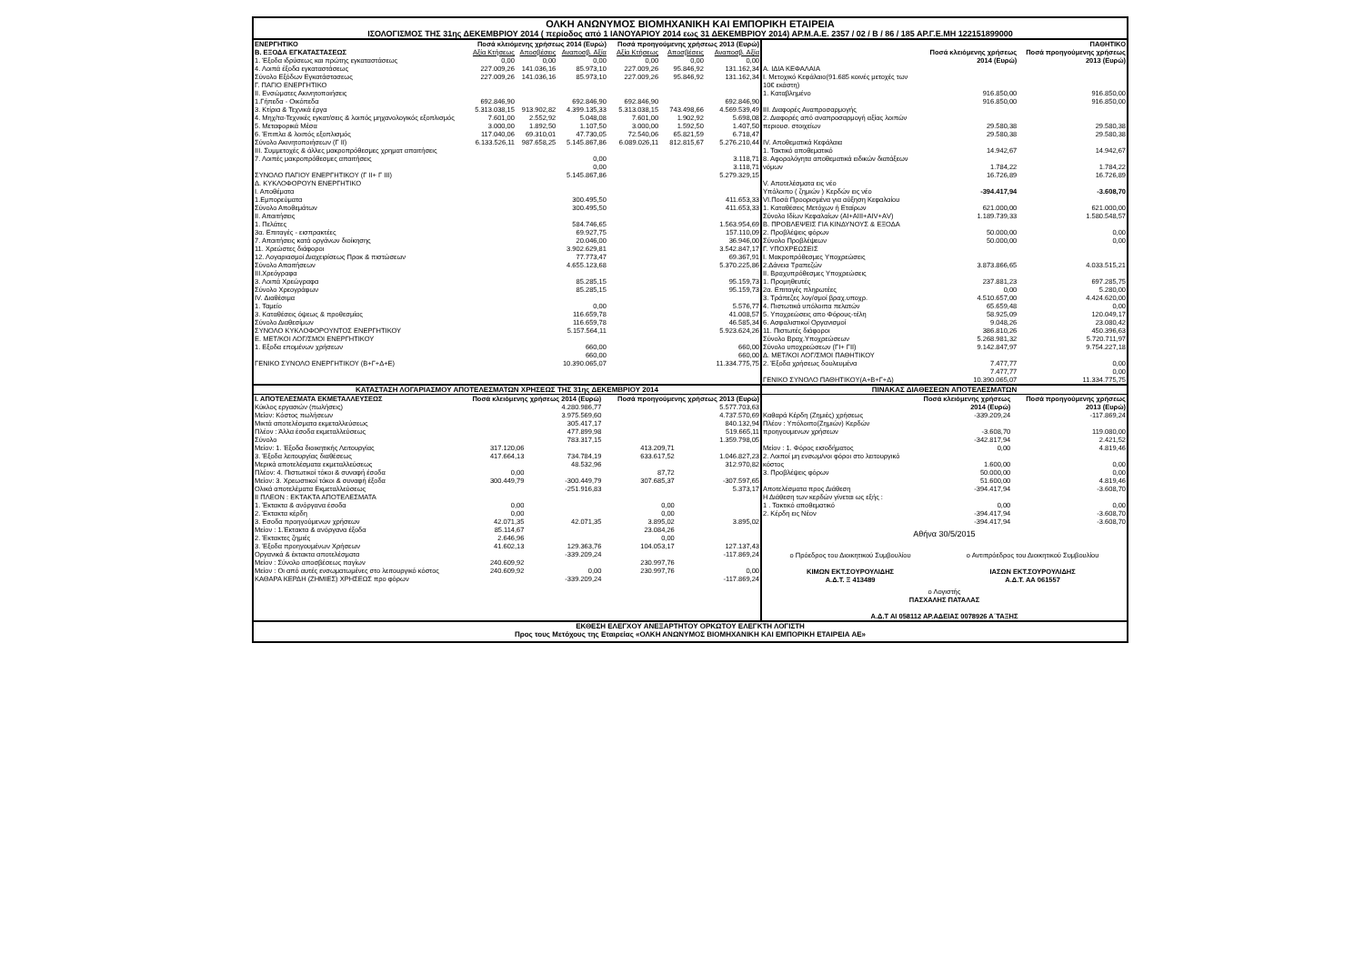ΟΛΚΗ ΑΝΩΝΥΜΟΣ ΒΙΟΜΗΧΑΝΙΚΗ ΚΑΙ ΕΜΠΟΡΙΚΗ ΕΤΑΙΡΕΙΑ
ΙΣΟΛΟΓΙΣΜΟΣ ΤΗΣ 31ης ΔΕΚΕΜΒΡΙΟΥ 2014 ( περίοδος από 1 ΙΑΝΟΥΑΡΙΟΥ 2014 εως 31 ΔΕΚΕΜΒΡΙΟΥ 2014) ΑΡ.Μ.Α.Ε. 2357 / 02 / Β / 86 / 185 ΑΡ.Γ.Ε.ΜΗ 122151899000
| ΕΝΕΡΓΗΤΙΚΟ | Ποσά κλειόμενης χρήσεως 2014 (Ευρώ) | | | Ποσά προηγούμενης χρήσεως 2013 (Ευρώ) | | |
| --- | --- | --- | --- | --- | --- | --- |
| Β. ΕΞΟΔΑ ΕΓΚΑΤΑΣΤΑΣΕΩΣ | Αξία Κτήσεως | Αποσβέσεις | Αναποσβ. Αξία | Αξία Κτήσεως | Αποσβέσεις | Αναποσβ. Αξία |
| 1. Έξοδα ιδρύσεως και πρώτης εγκαταστάσεως | 0,00 | 0,00 | 0,00 | 0,00 | 0,00 | 0,00 |
| 4. Λοιπά έξοδα εγκαταστάσεως | 227.009,26 | 141.036,16 | 85.973,10 | 227.009,26 | 95.846,92 | 131.162,34 |
| Σύνολο Εξόδων Εγκατάστασεως | 227.009,26 | 141.036,16 | 85.973,10 | 227.009,26 | 95.846,92 | 131.162,34 |
| Γ. ΠΑΓΙΟ ΕΝΕΡΓΗΤΙΚΟ | | | | | | |
| ΙΙ. Ενσώματες Ακινητοποιήσεις | | | | | | |
| 1.Γήπεδα - Οικόπεδα | 692.846,90 | | 692.846,90 | 692.846,90 | | 692.846,90 |
| 3. Κτίρια & Τεχνικά έργα | 5.313.038,15 | 913.902,82 | 4.399.135,33 | 5.313.038,15 | 743.498,66 | 4.569.539,49 |
| 4. Μηχ/τα-Τεχνικές εγκατ/σεις & λοιπός μηχανολογικός εξοπλισμός | 7.601,00 | 2.552,92 | 5.048,08 | 7.601,00 | 1.902,92 | 5.698,08 |
| 5. Μεταφορικά Μέσα | 3.000,00 | 1.892,50 | 1.107,50 | 3.000,00 | 1.592,50 | 1.407,50 |
| 6. Έπιπλα & λοιπός εξοπλισμός | 117.040,06 | 69.310,01 | 47.730,05 | 72.540,06 | 65.821,59 | 6.718,47 |
| Σύνολο Ακινητοποιήσεων (Γ ΙΙ) | 6.133.526,11 | 987.658,25 | 5.145.867,86 | 6.089.026,11 | 812.815,67 | 5.276.210,44 |
| ΙΙΙ. Συμμετοχές & άλλες μακροπρόθεσμες χρηματ απαιτήσεις | | | | | | |
| 7. Λοιπές μακροπρόθεσμες απαιτήσεις | | | 0,00 | | | 3.118,71 |
| | | | 0,00 | | | 3.118,71 |
| ΣΥΝΟΛΟ ΠΑΓΙΟΥ ΕΝΕΡΓΗΤΙΚΟΥ (Γ ΙΙ+ Γ ΙΙΙ) | | | 5.145.867,86 | | | 5.279.329,15 |
| Δ. ΚΥΚΛΟΦΟΡΟΥΝ ΕΝΕΡΓΗΤΙΚΟ | | | | | | |
| Ι. Αποθέματα | | | | | | |
| 1.Εμπορεύματα | | | 300.495,50 | | | 411.653,33 |
| Σύνολο Αποθεμάτων | | | 300.495,50 | | | 411.653,33 |
| ΙΙ. Απαιτήσεις | | | | | | |
| 1. Πελάτες | | | 584.746,65 | | | 1.563.954,69 |
| 3α. Επιταγές - εισπρακτέες | | | 69.927,75 | | | 157.110,09 |
| 7. Απαιτήσεις κατά οργάνων διοίκησης | | | 20.046,00 | | | 36.946,00 |
| 11. Χρεώστες διάφοροι | | | 3.902.629,81 | | | 3.542.847,17 |
| 12. Λογαριασμοί Διαχειρίσεως Προκ & πιστώσεων | | | 77.773,47 | | | 69.367,91 |
| Σύνολο Απαιτήσεων | | | 4.655.123,68 | | | 5.370.225,86 |
| ΙΙΙ.Χρεόγραφα | | | | | | |
| 3. Λοιπά Χρεώγραφα | | | 85.285,15 | | | 95.159,73 |
| Σύνολο Χρεογράφων | | | 85.285,15 | | | 95.159,73 |
| IV. Διαθέσιμα | | | | | | |
| 1. Ταμείο | | | 0,00 | | | 5.576,77 |
| 3. Καταθέσεις όψεως & προθεσμίας | | | 116.659,78 | | | 41.008,57 |
| Σύνολο Διαθεσίμων | | | 116.659,78 | | | 46.585,34 |
| ΣΥΝΟΛΟ ΚΥΚΛΟΦΟΡΟΥΝΤΟΣ ΕΝΕΡΓΗΤΙΚΟΥ | | | 5.157.564,11 | | | 5.923.624,26 |
| Ε. ΜΕΤ/ΚΟΙ ΛΟΓ/ΣΜΟΙ ΕΝΕΡΓΗΤΙΚΟΥ | | | | | | |
| 1. Εξοδα επομένων χρήσεων | | | 660,00 | | | 660,00 |
| | | | 660,00 | | | 660,00 |
| ΓΕΝΙΚΟ ΣΥΝΟΛΟ ΕΝΕΡΓΗΤΙΚΟΥ (Β+Γ+Δ+Ε) | | | 10.390.065,07 | | | 11.334.775,75 |
| | ΠΑΘΗΤΙΚΟ | |
| --- | --- | --- |
| | Ποσά κλειόμενης χρήσεως 2014 (Ευρώ) | Ποσά προηγούμενης χρήσεως 2013 (Ευρώ) |
| Α. ΙΔΙΑ ΚΕΦΑΛΑΙΑ | | |
| Ι. Μετοχικό Κεφάλαιο(91.685 κοινές μετοχές των 10€ εκάστη) | | |
| 1. Καταβλημένο | 916.850,00 | 916.850,00 |
| | 916.850,00 | 916.850,00 |
| ΙΙΙ. Διαφορές Αναπροσαρμογής | | |
| 2. Διαφορές από αναπροσαρμογή αξίας λοιπών περιουσ. στοιχείων | 29.580,38 | 29.580,38 |
| | 29.580,38 | 29.580,38 |
| IV. Αποθεματικά Κεφάλαια | | |
| 1. Τακτικό αποθεματικό | 14.942,67 | 14.942,67 |
| 8. Αφορολόγητα αποθεματικά ειδικών διατάξεων νόμων | 1.784,22 | 1.784,22 |
| | 16.726,89 | 16.726,89 |
| V. Αποτελέσματα εις νέο | | |
| Υπόλοιπο ( ζημιών ) Κερδών εις νέο | -394.417,94 | -3.608,70 |
| VI.Ποσά Προορισμένα για αύξηση Κεφαλαίου | | |
| 1. Καταθέσεις Μετόχων ή Εταίρων | 621.000,00 | 621.000,00 |
| Σύνολο Ιδίων Κεφαλαίων (ΑΙ+ΑΙΙΙ+ΑΙV+ΑV) | 1.189.739,33 | 1.580.548,57 |
| Β. ΠΡΟΒΛΕΨΕΙΣ ΓΙΑ ΚΙΝΔΥΝΟΥΣ & ΕΞΟΔΑ | | |
| 2. Προβλέψεις φόρων | 50.000,00 | 0,00 |
| Σύνολο Προβλέψεων | 50.000,00 | 0,00 |
| Γ. ΥΠΟΧΡΕΩΣΕΙΣ | | |
| Ι. Μακροπρόθεσμες Υποχρεώσεις | | |
| 2.Δάνεια Τραπεζών | 3.873.866,65 | 4.033.515,21 |
| ΙΙ. Βραχυπρόθεσμες Υποχρεώσεις | | |
| 1. Προμηθευτές | 237.881,23 | 697.285,75 |
| 2α. Επιταγές πληρωτέες | 0,00 | 5.280,00 |
| 3. Τράπεζες λογ/σμοί βραχ.υποχρ. | 4.510.657,00 | 4.424.620,00 |
| 4. Πιστωτικά υπόλοιπα πελατών | 65.659,48 | 0,00 |
| 5. Υποχρεώσεις απο Φόρους-τέλη | 58.925,09 | 120.049,17 |
| 6. Ασφαλιστικοί Οργανισμοί | 9.048,26 | 23.080,42 |
| 11. Πιστωτές διάφοροι | 386.810,26 | 450.396,63 |
| Σύνολο Βραχ.Υποχρεώσεων | 5.268.981,32 | 5.720.711,97 |
| Σύνολο υποχρεώσεων (ΓΙ+ ΓΙΙ) | 9.142.847,97 | 9.754.227,18 |
| Δ. ΜΕΤ/ΚΟΙ ΛΟΓ/ΣΜΟΙ ΠΑΘΗΤΙΚΟΥ | | |
| 2. Έξοδα χρήσεως δουλευμένα | 7.477,77 | 0,00 |
| | 7.477,77 | 0,00 |
| ΓΕΝΙΚΟ ΣΥΝΟΛΟ ΠΑΘΗΤΙΚΟΥ(Α+Β+Γ+Δ) | 10.390.065,07 | 11.334.775,75 |
ΚΑΤΑΣΤΑΣΗ ΛΟΓΑΡΙΑΣΜΟΥ ΑΠΟΤΕΛΕΣΜΑΤΩΝ ΧΡΗΣΕΩΣ ΤΗΣ 31ης ΔΕΚΕΜΒΡΙΟΥ 2014
| Ι. ΑΠΟΤΕΛΕΣΜΑΤΑ ΕΚΜΕΤΑΛΛΕΥΣΕΩΣ | Ποσά κλειόμενης χρήσεως 2014 (Ευρώ) | | Ποσά προηγούμενης χρήσεως 2013 (Ευρώ) | |
| --- | --- | --- | --- | --- |
| Κύκλος εργασιών (πωλήσεις) | | 4.280.986,77 | | 5.577.703,63 |
| Μείον: Κόστος πωλήσεων | | 3.975.569,60 | | 4.737.570,69 |
| Μικτά αποτελέσματα εκμεταλλεύσεως | | 305.417,17 | | 840.132,94 |
| Πλέον : Άλλα έσοδα εκμεταλλεύσεως | | 477.899,98 | | 519.665,11 |
| Σύνολο | | 783.317,15 | | 1.359.798,05 |
| Μείον: 1. Έξοδα διοικητικής Λειτουργίας | 317.120,06 | | 413.209,71 | |
| 3. Έξοδα λειτουργίας διαθέσεως | 417.664,13 | 734.784,19 | 633.617,52 | 1.046.827,23 |
| Μερικά αποτελέσματα εκμεταλλεύσεως | | 48.532,96 | | 312.970,82 |
| Πλέον: 4. Πιστωτικοί τόκοι & συναφή έσοδα | 0,00 | | 87,72 | |
| Μείον: 3. Χρεωστικοί τόκοι & συναφή έξοδα | 300.449,79 | -300.449,79 | 307.685,37 | -307.597,65 |
| Ολικά αποτελέματα Εκμεταλλεύσεως | | -251.916,83 | | 5.373,17 |
| ΙΙ ΠΛΕΟΝ : ΕΚΤΑΚΤΑ ΑΠΟΤΕΛΕΣΜΑΤΑ | | | | |
| 1. Έκτακτα & ανόργανα έσοδα | 0,00 | | 0,00 | |
| 2. Έκτακτα κέρδη | 0,00 | | 0,00 | |
| 3. Εσοδα προηγούμενων χρήσεων | 42.071,35 | 42.071,35 | 3.895,02 | 3.895,02 |
| Μείον : 1.Έκτακτα & ανόργανα έξοδα | 85.114,67 | | 23.084,26 | |
| 2. Έκτακτες ζημιές | 2.646,96 | | 0,00 | |
| 3. Έξοδα προηγουμένων Χρήσεων | 41.602,13 | 129.363,76 | 104.053,17 | 127.137,43 |
| Οργανικά & έκτακτα αποτελέσματα | | -339.209,24 | | -117.869,24 |
| Μείον : Σύνολο αποσβέσεως παγίων | 240.609,92 | | 230.997,76 | |
| Μείον : Οι από αυτές ενσωματωμένες στο λειτουργικό κόστος | 240.609,92 | 0,00 | 230.997,76 | 0,00 |
| ΚΑΘΑΡΑ ΚΕΡΔΗ (ΖΗΜΙΕΣ) ΧΡΗΣΕΩΣ προ φόρων | | -339.209,24 | | -117.869,24 |
ΠΙΝΑΚΑΣ ΔΙΑΘΕΣΕΩΝ ΑΠΟΤΕΛΕΣΜΑΤΩΝ
| | Ποσά κλειόμενης χρήσεως 2014 (Ευρώ) | Ποσά προηγούμενης χρήσεως 2013 (Ευρώ) |
| --- | --- | --- |
| Καθαρά Κέρδη (Ζημιές) χρήσεως | -339.209,24 | -117.869,24 |
| Πλέον : Υπόλοιπο(Ζημιών) Κερδών προηγουμενων χρήσεων | -3.608,70 | 119.080,00 |
| | -342.817,94 | 2.421,52 |
| Μείον : 1. Φόρος εισοδήματος | 0,00 | 4.819,46 |
| 2. Λοιποί μη ενσωμ/νοι φόροι στο λειτουργικό κόστος | 1.600,00 | 0,00 |
| 3. Προβλέψεις φόρων | 50.000,00 | 0,00 |
| | 51.600,00 | 4.819,46 |
| Αποτελέσματα προς Διάθεση | -394.417,94 | -3.608,70 |
| Η Διάθεση των κερδών γίνεται ως εξής : | | |
| 1 . Τακτικό αποθεματικό | 0,00 | 0,00 |
| 2. Κέρδη εις Νέον | -394.417,94 | -3.608,70 |
| | -394.417,94 | -3.608,70 |
Αθήνα 30/5/2015
ο Πρόεδρος του Διοικητικού Συμβουλίου
ΚΙΜΩΝ ΕΚΤ.ΣΟΥΡΟΥΛΙΔΗΣ
Α.Δ.Τ. Ξ 413489
ο Αντιπρόεδρος του Διοικητικού Συμβουλίου
ΙΑΣΩΝ ΕΚΤ.ΣΟΥΡΟΥΛΙΔΗΣ
Α.Δ.Τ. ΑΑ 061557
ο Λογιστής
ΠΑΣΧΑΛΗΣ ΠΑΤΑΛΑΣ
Α.Δ.Τ ΑΙ 058112 ΑΡ.ΑΔΕΙΑΣ 0078926 Α΄ΤΑΞΗΣ
ΕΚΘΕΣΗ ΕΛΕΓΧΟΥ ΑΝΕΞΑΡΤΗΤΟΥ ΟΡΚΩΤΟΥ ΕΛΕΓΚΤΗ ΛΟΓΙΣΤΗ
Προς τους Μετόχους της Εταιρείας «ΟΛΚΗ ΑΝΩΝΥΜΟΣ ΒΙΟΜΗΧΑΝΙΚΗ ΚΑΙ ΕΜΠΟΡΙΚΗ ΕΤΑΙΡΕΙΑ ΑΕ»